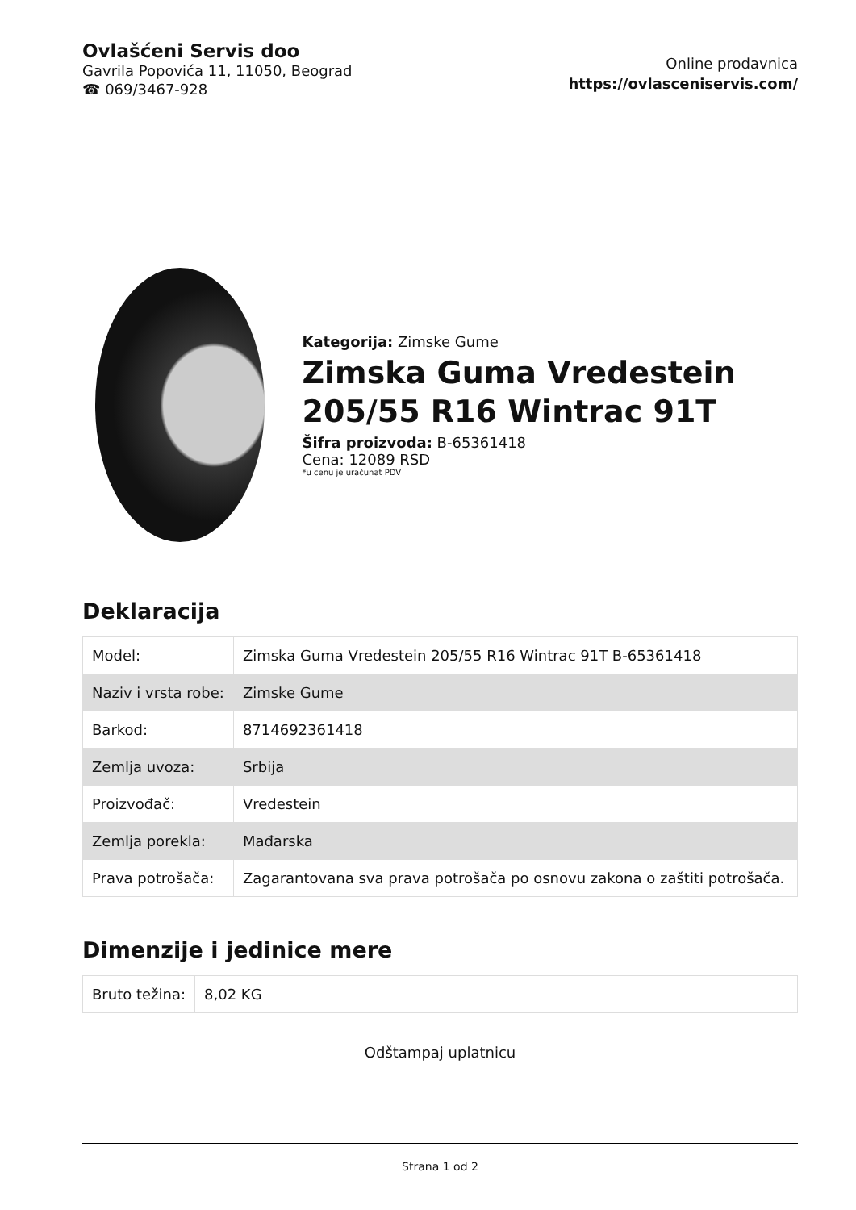Ovlašćeni Servis doo
Gavrila Popovića 11, 11050, Beograd
☎ 069/3467-928
Online prodavnica
https://ovlasceniservis.com/
Kategorija: Zimske Gume
Zimska Guma Vredestein 205/55 R16 Wintrac 91T
Šifra proizvoda: B-65361418
Cena: 12089 RSD
*u cenu je uračunat PDV
Deklaracija
| Model: | Zimska Guma Vredestein 205/55 R16 Wintrac 91T B-65361418 |
| Naziv i vrsta robe: | Zimske Gume |
| Barkod: | 8714692361418 |
| Zemlja uvoza: | Srbija |
| Proizvođač: | Vredestein |
| Zemlja porekla: | Mađarska |
| Prava potrošača: | Zagarantovana sva prava potrošača po osnovu zakona o zaštiti potrošača. |
Dimenzije i jedinice mere
| Bruto težina: | 8,02 KG |
Odštampaj uplatnicu
Strana 1 od 2